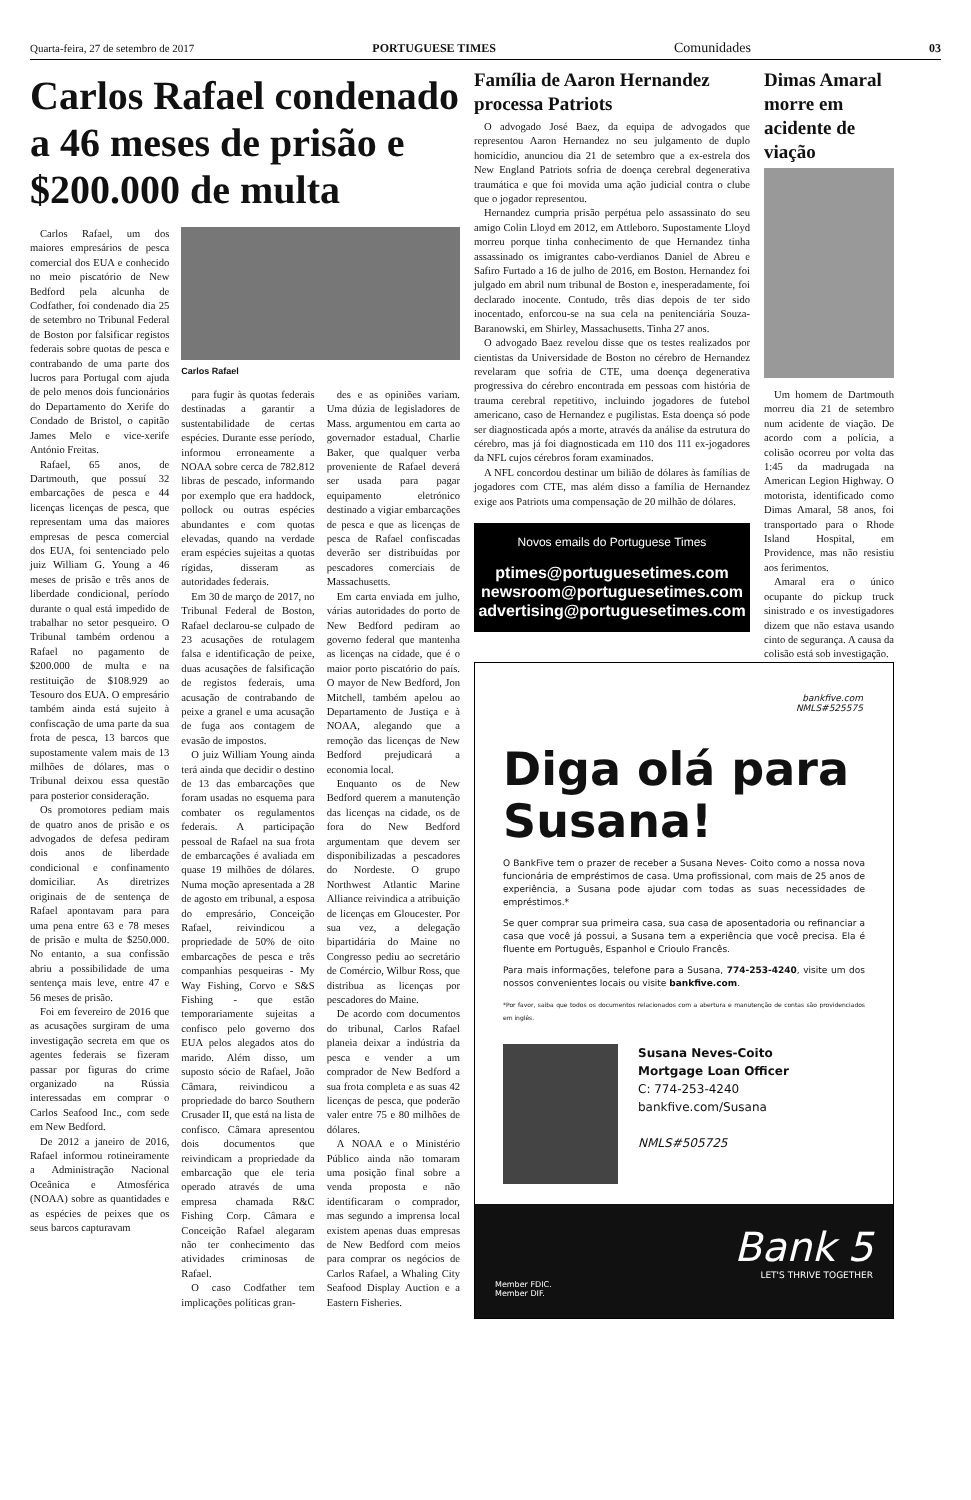Quarta-feira, 27 de setembro de 2017 PORTUGUESE TIMES Comunidades 03
Carlos Rafael condenado a 46 meses de prisão e $200.000 de multa
Carlos Rafael, um dos maiores empresários de pesca comercial dos EUA e conhecido no meio piscatório de New Bedford pela alcunha de Codfather, foi condenado dia 25 de setembro no Tribunal Federal de Boston por falsificar registos federais sobre quotas de pesca e contrabando de uma parte dos lucros para Portugal com ajuda de pelo menos dois funcionários do Departamento do Xerife do Condado de Bristol, o capitão James Melo e vice-xerife António Freitas.
Rafael, 65 anos, de Dartmouth, que possuí 32 embarcações de pesca e 44 licenças licenças de pesca, que representam uma das maiores empresas de pesca comercial dos EUA, foi sentenciado pelo juiz William G. Young a 46 meses de prisão e três anos de liberdade condicional, período durante o qual está impedido de trabalhar no setor pesqueiro. O Tribunal também ordenou a Rafael no pagamento de $200.000 de multa e na restituição de $108.929 ao Tesouro dos EUA. O empresário também ainda está sujeito à confiscação de uma parte da sua frota de pesca, 13 barcos que supostamente valem mais de 13 milhões de dólares, mas o Tribunal deixou essa questão para posterior consideração.
Os promotores pediam mais de quatro anos de prisão e os advogados de defesa pediram dois anos de liberdade condicional e confinamento domiciliar. As diretrizes originais de de sentença de Rafael apontavam para para uma pena entre 63 e 78 meses de prisão e multa de $250.000. No entanto, a sua confissão abriu a possibilidade de uma sentença mais leve, entre 47 e 56 meses de prisão.
Foi em fevereiro de 2016 que as acusações surgiram de uma investigação secreta em que os agentes federais se fizeram passar por figuras do crime organizado na Rússia interessadas em comprar o Carlos Seafood Inc., com sede em New Bedford.
De 2012 a janeiro de 2016, Rafael informou rotineiramente a Administração Nacional Oceânica e Atmosférica (NOAA) sobre as quantidades e as espécies de peixes que os seus barcos capturavam
Carlos Rafael
para fugir às quotas federais destinadas a garantir a sustentabilidade de certas espécies. Durante esse período, informou erroneamente a NOAA sobre cerca de 782.812 libras de pescado, informando por exemplo que era haddock, pollock ou outras espécies abundantes e com quotas elevadas, quando na verdade eram espécies sujeitas a quotas rígidas, disseram as autoridades federais.
Em 30 de março de 2017, no Tribunal Federal de Boston, Rafael declarou-se culpado de 23 acusações de rotulagem falsa e identificação de peixe, duas acusações de falsificação de registos federais, uma acusação de contrabando de peixe a granel e uma acusação de fuga aos contagem de evasão de impostos.
O juiz William Young ainda terá ainda que decidir o destino de 13 das embarcações que foram usadas no esquema para combater os regulamentos federais. A participação pessoal de Rafael na sua frota de embarcações é avaliada em quase 19 milhões de dólares. Numa moção apresentada a 28 de agosto em tribunal, a esposa do empresário, Conceição Rafael, reivindicou a propriedade de 50% de oito embarcações de pesca e três companhias pesqueiras - My Way Fishing, Corvo e S&S Fishing - que estão temporariamente sujeitas a confisco pelo governo dos EUA pelos alegados atos do marido. Além disso, um suposto sócio de Rafael, João Câmara, reivindicou a propriedade do barco Southern Crusader II, que está na lista de confisco. Câmara apresentou dois documentos que reivindicam a propriedade da embarcação que ele teria operado através de uma empresa chamada R&C Fishing Corp. Câmara e Conceição Rafael alegaram não ter conhecimento das atividades criminosas de Rafael.
O caso Codfather tem implicações políticas gran-
des e as opiniões variam. Uma dúzia de legisladores de Mass. argumentou em carta ao governador estadual, Charlie Baker, que qualquer verba proveniente de Rafael deverá ser usada para pagar equipamento eletrónico destinado a vigiar embarcações de pesca e que as licenças de pesca de Rafael confiscadas deverão ser distribuídas por pescadores comerciais de Massachusetts.
Em carta enviada em julho, várias autoridades do porto de New Bedford pediram ao governo federal que mantenha as licenças na cidade, que é o maior porto piscatório do país. O mayor de New Bedford, Jon Mitchell, também apelou ao Departamento de Justiça e à NOAA, alegando que a remoção das licenças de New Bedford prejudicará a economia local.
Enquanto os de New Bedford querem a manutenção das licenças na cidade, os de fora do New Bedford argumentam que devem ser disponibilizadas a pescadores do Nordeste. O grupo Northwest Atlantic Marine Alliance reivindica a atribuição de licenças em Gloucester. Por sua vez, a delegação bipartidária do Maine no Congresso pediu ao secretário de Comércio, Wilbur Ross, que distribua as licenças por pescadores do Maine.
De acordo com documentos do tribunal, Carlos Rafael planeia deixar a indústria da pesca e vender a um comprador de New Bedford a sua frota completa e as suas 42 licenças de pesca, que poderão valer entre 75 e 80 milhões de dólares.
A NOAA e o Ministério Público ainda não tomaram uma posição final sobre a venda proposta e não identificaram o comprador, mas segundo a imprensa local existem apenas duas empresas de New Bedford com meios para comprar os negócios de Carlos Rafael, a Whaling City Seafood Display Auction e a Eastern Fisheries.
Família de Aaron Hernandez processa Patriots
O advogado José Baez, da equipa de advogados que representou Aaron Hernandez no seu julgamento de duplo homicídio, anunciou dia 21 de setembro que a ex-estrela dos New England Patriots sofria de doença cerebral degenerativa traumática e que foi movida uma ação judicial contra o clube que o jogador representou.
Hernandez cumpria prisão perpétua pelo assassinato do seu amigo Colin Lloyd em 2012, em Attleboro. Supostamente Lloyd morreu porque tinha conhecimento de que Hernandez tinha assassinado os imigrantes cabo-verdianos Daniel de Abreu e Safiro Furtado a 16 de julho de 2016, em Boston. Hernandez foi julgado em abril num tribunal de Boston e, inesperadamente, foi declarado inocente. Contudo, três dias depois de ter sido inocentado, enforcou-se na sua cela na penitenciária Souza-Baranowski, em Shirley, Massachusetts. Tinha 27 anos.
O advogado Baez revelou disse que os testes realizados por cientistas da Universidade de Boston no cérebro de Hernandez revelaram que sofria de CTE, uma doença degenerativa progressiva do cérebro encontrada em pessoas com história de trauma cerebral repetitivo, incluindo jogadores de futebol americano, caso de Hernandez e pugilistas. Esta doença só pode ser diagnosticada após a morte, através da análise da estrutura do cérebro, mas já foi diagnosticada em 110 dos 111 ex-jogadores da NFL cujos cérebros foram examinados.
A NFL concordou destinar um bilião de dólares às famílias de jogadores com CTE, mas além disso a família de Hernandez exige aos Patriots uma compensação de 20 milhão de dólares.
Novos emails do Portuguese Times
ptimes@portuguesetimes.com
newsroom@portuguesetimes.com
advertising@portuguesetimes.com
Dimas Amaral morre em acidente de viação
Um homem de Dartmouth morreu dia 21 de setembro num acidente de viação. De acordo com a polícia, a colisão ocorreu por volta das 1:45 da madrugada na American Legion Highway. O motorista, identificado como Dimas Amaral, 58 anos, foi transportado para o Rhode Island Hospital, em Providence, mas não resistiu aos ferimentos.
Amaral era o único ocupante do pickup truck sinistrado e os investigadores dizem que não estava usando cinto de segurança. A causa da colisão está sob investigação.
bankfive.com
NMLS#525575
Diga olá para Susana!
O BankFive tem o prazer de receber a Susana Neves- Coito como a nossa nova funcionária de empréstimos de casa. Uma profissional, com mais de 25 anos de experiência, a Susana pode ajudar com todas as suas necessidades de empréstimos.*
Se quer comprar sua primeira casa, sua casa de aposentadoria ou refinanciar a casa que você já possui, a Susana tem a experiência que você precisa. Ela é fluente em Português, Espanhol e Crioulo Francês.
Para mais informações, telefone para a Susana, 774-253-4240, visite um dos nossos convenientes locais ou visite bankfive.com.
*Por favor, saiba que todos os documentos relacionados com a abertura e manutenção de contas são providenciados em inglês.
Susana Neves-Coito
Mortgage Loan Officer
C: 774-253-4240
bankfive.com/Susana
NMLS#505725
Bank 5
LET'S THRIVE TOGETHER
Member FDIC.
Member DIF.